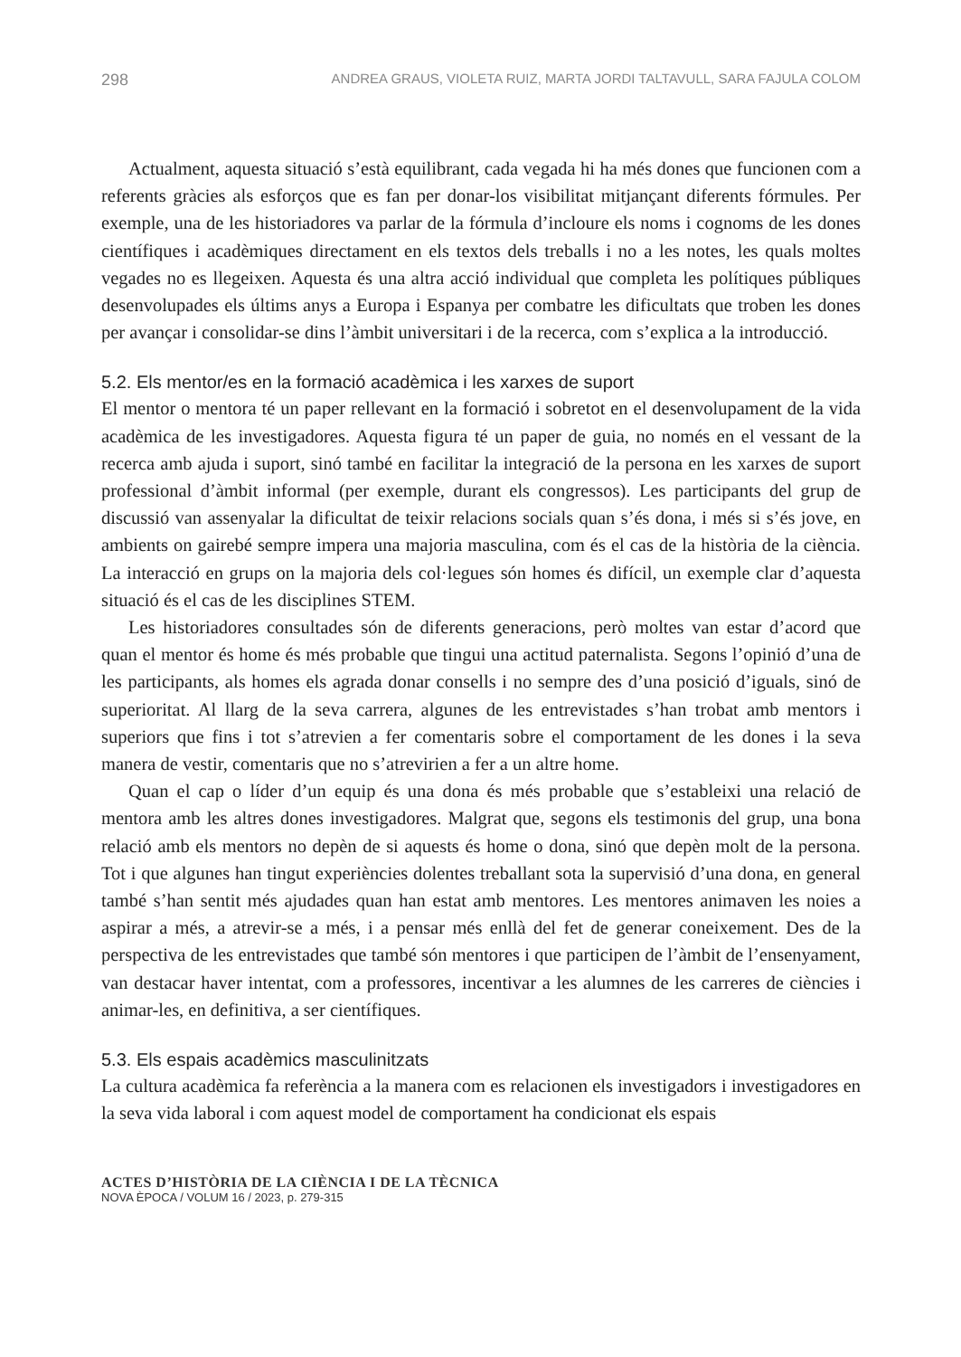298 ANDREA GRAUS, VIOLETA RUIZ, MARTA JORDI TALTAVULL, SARA FAJULA COLOM
Actualment, aquesta situació s’està equilibrant, cada vegada hi ha més dones que funcionen com a referents gràcies als esforços que es fan per donar-los visibilitat mitjançant diferents fórmules. Per exemple, una de les historiadores va parlar de la fórmula d’incloure els noms i cognoms de les dones científiques i acadèmiques directament en els textos dels treballs i no a les notes, les quals moltes vegades no es llegeixen. Aquesta és una altra acció individual que completa les polítiques públiques desenvolupades els últims anys a Europa i Espanya per combatre les dificultats que troben les dones per avançar i consolidar-se dins l’àmbit universitari i de la recerca, com s’explica a la introducció.
5.2. Els mentor/es en la formació acadèmica i les xarxes de suport
El mentor o mentora té un paper rellevant en la formació i sobretot en el desenvolupament de la vida acadèmica de les investigadores. Aquesta figura té un paper de guia, no només en el vessant de la recerca amb ajuda i suport, sinó també en facilitar la integració de la persona en les xarxes de suport professional d’àmbit informal (per exemple, durant els congressos). Les participants del grup de discussió van assenyalar la dificultat de teixir relacions socials quan s’és dona, i més si s’és jove, en ambients on gairebé sempre impera una majoria masculina, com és el cas de la història de la ciència. La interacció en grups on la majoria dels col·legues són homes és difícil, un exemple clar d’aquesta situació és el cas de les disciplines STEM.
Les historiadores consultades són de diferents generacions, però moltes van estar d’acord que quan el mentor és home és més probable que tingui una actitud paternalista. Segons l’opinió d’una de les participants, als homes els agrada donar consells i no sempre des d’una posició d’iguals, sinó de superioritat. Al llarg de la seva carrera, algunes de les entrevistades s’han trobat amb mentors i superiors que fins i tot s’atrevien a fer comentaris sobre el comportament de les dones i la seva manera de vestir, comentaris que no s’atrevirien a fer a un altre home.
Quan el cap o líder d’un equip és una dona és més probable que s’estableixi una relació de mentora amb les altres dones investigadores. Malgrat que, segons els testimonis del grup, una bona relació amb els mentors no depèn de si aquests és home o dona, sinó que depèn molt de la persona. Tot i que algunes han tingut experiències dolentes treballant sota la supervisió d’una dona, en general també s’han sentit més ajudades quan han estat amb mentores. Les mentores animaven les noies a aspirar a més, a atrevir-se a més, i a pensar més enllà del fet de generar coneixement. Des de la perspectiva de les entrevistades que també són mentores i que participen de l’àmbit de l’ensenyament, van destacar haver intentat, com a professores, incentivar a les alumnes de les carreres de ciències i animar-les, en definitiva, a ser científiques.
5.3. Els espais acadèmics masculinitzats
La cultura acadèmica fa referència a la manera com es relacionen els investigadors i investigadores en la seva vida laboral i com aquest model de comportament ha condicionat els espais
ACTES D’HISTÒRIA DE LA CIÈNCIA I DE LA TÈCNICA
NOVA ÈPOCA / VOLUM 16 / 2023, p. 279-315